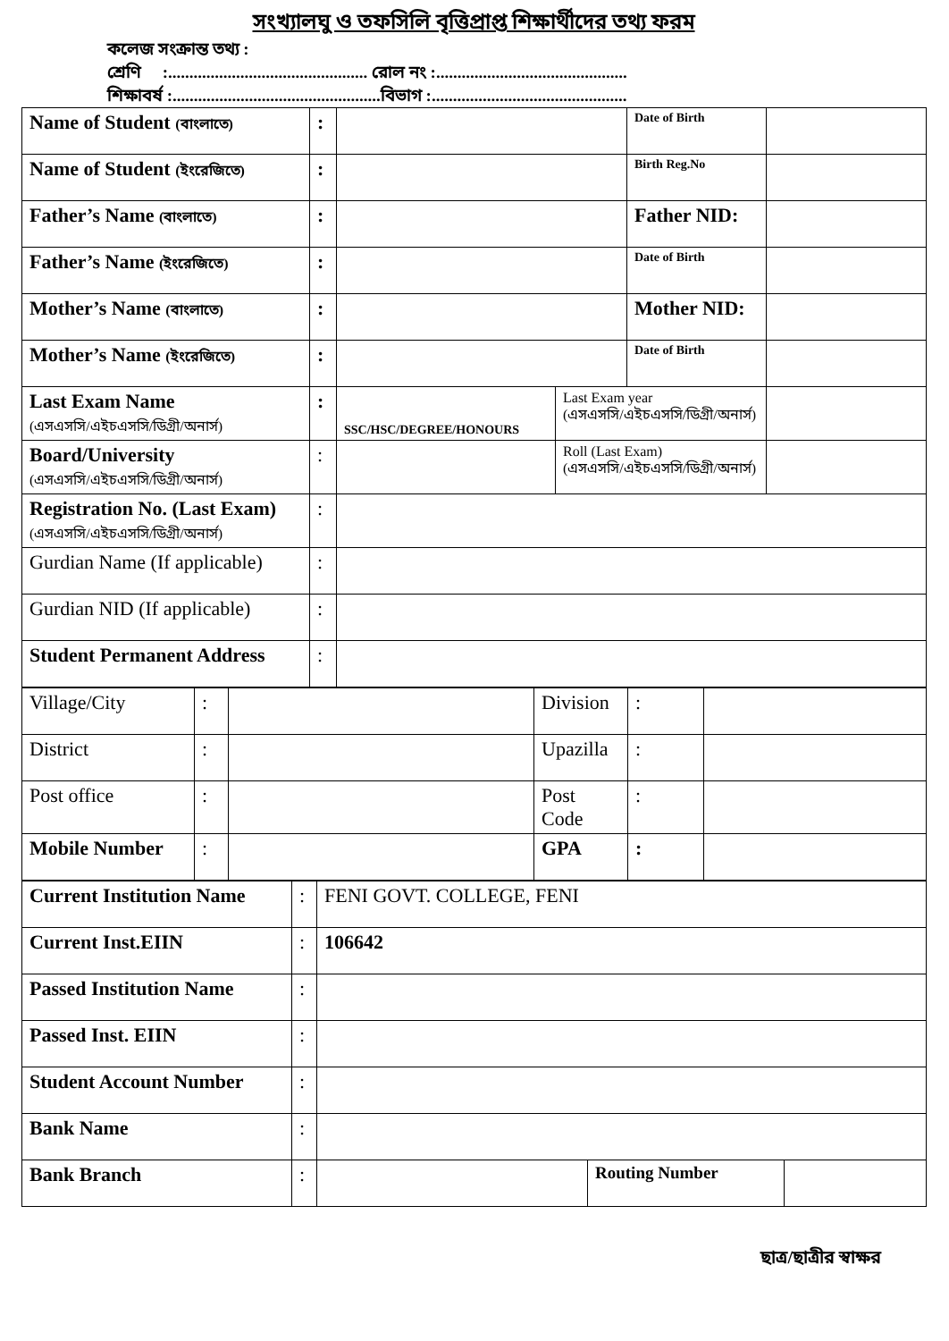সংখ্যালঘু ও তফসিলি বৃত্তিপ্রাপ্ত শিক্ষার্থীদের তথ্য ফরম
কলেজ সংক্রান্ত তথ্য :
শ্রেণি :............................................... রোল নং :.............................................
শিক্ষাবর্ষ :.................................................বিভাগ :..............................................
| Name of Student (বাংলাতে) | : | | | Date of Birth | |
| Name of Student (ইংরেজিতে) | : | | | Birth Reg.No | |
| Father’s Name (বাংলাতে) | : | | | Father NID: | |
| Father’s Name (ইংরেজিতে) | : | | | Date of Birth | |
| Mother’s Name (বাংলাতে) | : | | | Mother NID: | |
| Mother’s Name (ইংরেজিতে) | : | | | Date of Birth | |
| Last Exam Name (এসএসসি/এইচএসসি/ডিগ্রী/অনার্স) | : | SSC/HSC/DEGREE/HONOURS | Last Exam year (এসএসসি/এইচএসসি/ডিগ্রী/অনার্স) | | |
| Board/University (এসএসসি/এইচএসসি/ডিগ্রী/অনার্স) | : | | Roll (Last Exam) (এসএসসি/এইচএসসি/ডিগ্রী/অনার্স) | | |
| Registration No. (Last Exam) (এসএসসি/এইচএসসি/ডিগ্রী/অনার্স) | : | | | | |
| Gurdian Name (If applicable) | : | | | | |
| Gurdian NID (If applicable) | : | | | | |
| Student Permanent Address | : | | | | |
| Village/City | : | | Division | : | |
| District | : | | Upazilla | : | |
| Post office | : | | Post Code | : | |
| Mobile Number | : | | GPA | : | |
| Current Institution Name | : | FENI GOVT. COLLEGE, FENI | | |
| Current Inst.EIIN | : | 106642 | | |
| Passed Institution Name | : | | | |
| Passed Inst. EIIN | : | | | |
| Student Account Number | : | | | |
| Bank Name | : | | | |
| Bank Branch | : | | Routing Number | |
ছাত্র/ছাত্রীর স্বাক্ষর